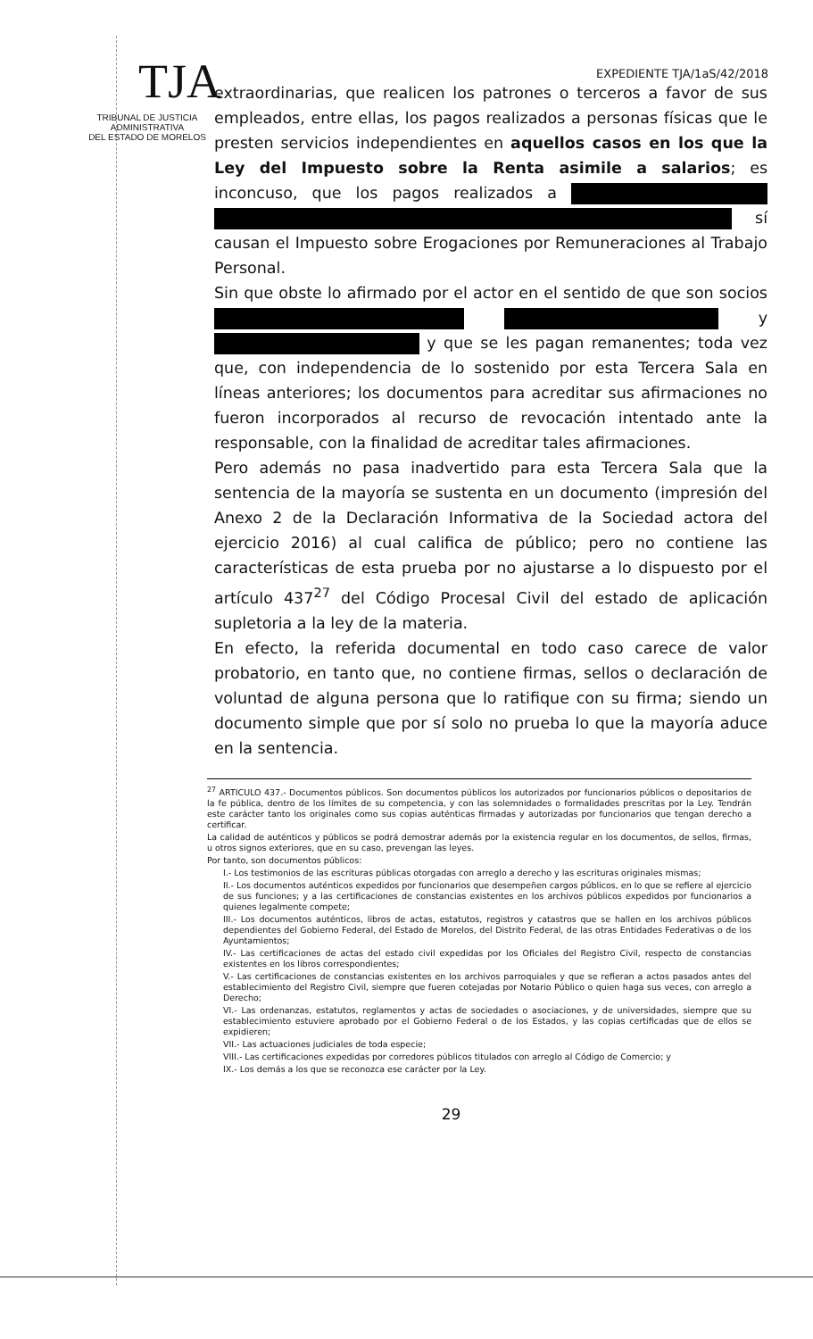TJA
TRIBUNAL DE JUSTICIA ADMINISTRATIVA
DEL ESTADO DE MORELOS
EXPEDIENTE TJA/1aS/42/2018
extraordinarias, que realicen los patrones o terceros a favor de sus empleados, entre ellas, los pagos realizados a personas físicas que le presten servicios independientes en aquellos casos en los que la Ley del Impuesto sobre la Renta asimile a salarios; es inconcuso, que los pagos realizados a sí causan el Impuesto sobre Erogaciones por Remuneraciones al Trabajo Personal.
Sin que obste lo afirmado por el actor en el sentido de que son socios y y que se les pagan remanentes; toda vez que, con independencia de lo sostenido por esta Tercera Sala en líneas anteriores; los documentos para acreditar sus afirmaciones no fueron incorporados al recurso de revocación intentado ante la responsable, con la finalidad de acreditar tales afirmaciones.
Pero además no pasa inadvertido para esta Tercera Sala que la sentencia de la mayoría se sustenta en un documento (impresión del Anexo 2 de la Declaración Informativa de la Sociedad actora del ejercicio 2016) al cual califica de público; pero no contiene las características de esta prueba por no ajustarse a lo dispuesto por el artículo 437<sup>27</sup> del Código Procesal Civil del estado de aplicación supletoria a la ley de la materia.
En efecto, la referida documental en todo caso carece de valor probatorio, en tanto que, no contiene firmas, sellos o declaración de voluntad de alguna persona que lo ratifique con su firma; siendo un documento simple que por sí solo no prueba lo que la mayoría aduce en la sentencia.
<sup>27</sup> ARTICULO 437.- Documentos públicos. Son documentos públicos los autorizados por funcionarios públicos o depositarios de la fe pública, dentro de los límites de su competencia, y con las solemnidades o formalidades prescritas por la Ley. Tendrán este carácter tanto los originales como sus copias auténticas firmadas y autorizadas por funcionarios que tengan derecho a certificar.
La calidad de auténticos y públicos se podrá demostrar además por la existencia regular en los documentos, de sellos, firmas, u otros signos exteriores, que en su caso, prevengan las leyes.
Por tanto, son documentos públicos:
I.- Los testimonios de las escrituras públicas otorgadas con arreglo a derecho y las escrituras originales mismas;
II.- Los documentos auténticos expedidos por funcionarios que desempeñen cargos públicos, en lo que se refiere al ejercicio de sus funciones; y a las certificaciones de constancias existentes en los archivos públicos expedidos por funcionarios a quienes legalmente compete;
III.- Los documentos auténticos, libros de actas, estatutos, registros y catastros que se hallen en los archivos públicos dependientes del Gobierno Federal, del Estado de Morelos, del Distrito Federal, de las otras Entidades Federativas o de los Ayuntamientos;
IV.- Las certificaciones de actas del estado civil expedidas por los Oficiales del Registro Civil, respecto de constancias existentes en los libros correspondientes;
V.- Las certificaciones de constancias existentes en los archivos parroquiales y que se refieran a actos pasados antes del establecimiento del Registro Civil, siempre que fueren cotejadas por Notario Público o quien haga sus veces, con arreglo a Derecho;
VI.- Las ordenanzas, estatutos, reglamentos y actas de sociedades o asociaciones, y de universidades, siempre que su establecimiento estuviere aprobado por el Gobierno Federal o de los Estados, y las copias certificadas que de ellos se expidieren;
VII.- Las actuaciones judiciales de toda especie;
VIII.- Las certificaciones expedidas por corredores públicos titulados con arreglo al Código de Comercio; y
IX.- Los demás a los que se reconozca ese carácter por la Ley.
29